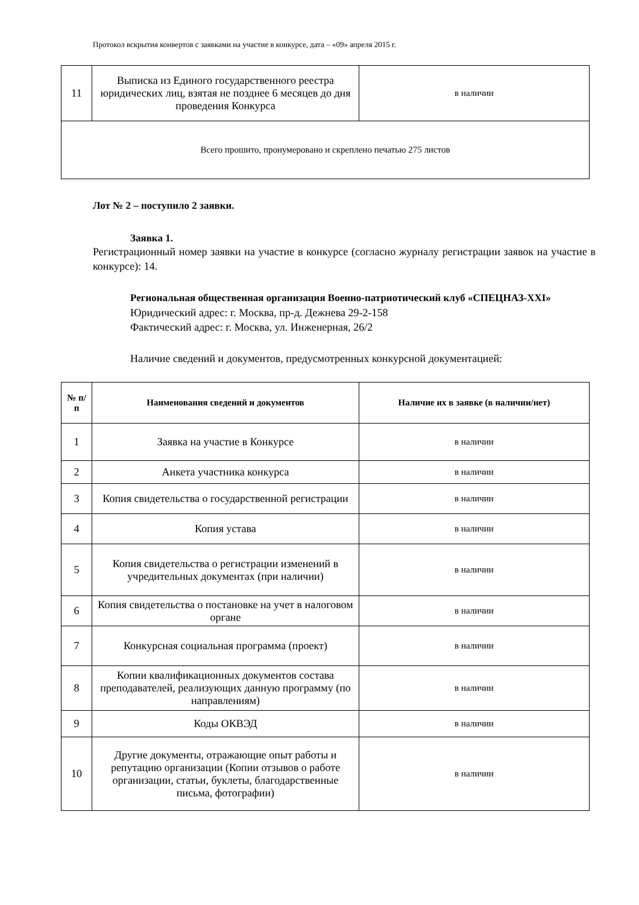Протокол вскрытия конвертов с заявками на участие в конкурсе, дата – «09» апреля 2015 г.
| 11 | Выписка из Единого государственного реестра юридических лиц, взятая не позднее 6 месяцев до дня проведения Конкурса | в наличии |
| Всего прошито, пронумеровано и скреплено печатью 275 листов | | |
Лот № 2 – поступило 2 заявки.
Заявка 1.
Регистрационный номер заявки на участие в конкурсе (согласно журналу регистрации заявок на участие в конкурсе): 14.
Региональная общественная организация Военно-патриотический клуб «СПЕЦНАЗ-XXI»
Юридический адрес: г. Москва, пр-д. Дежнева 29-2-158
Фактический адрес: г. Москва, ул. Инженерная, 26/2
Наличие сведений и документов, предусмотренных конкурсной документацией:
| № п/п | Наименования сведений и документов | Наличие их в заявке (в наличии/нет) |
| --- | --- | --- |
| 1 | Заявка на участие в Конкурсе | в наличии |
| 2 | Анкета участника конкурса | в наличии |
| 3 | Копия свидетельства о государственной регистрации | в наличии |
| 4 | Копия устава | в наличии |
| 5 | Копия свидетельства о регистрации изменений в учредительных документах (при наличии) | в наличии |
| 6 | Копия свидетельства о постановке на учет в налоговом органе | в наличии |
| 7 | Конкурсная социальная программа (проект) | в наличии |
| 8 | Копии квалификационных документов состава преподавателей, реализующих данную программу (по направлениям) | в наличии |
| 9 | Коды ОКВЭД | в наличии |
| 10 | Другие документы, отражающие опыт работы и репутацию организации (Копии отзывов о работе организации, статьи, буклеты, благодарственные письма, фотографии) | в наличии |